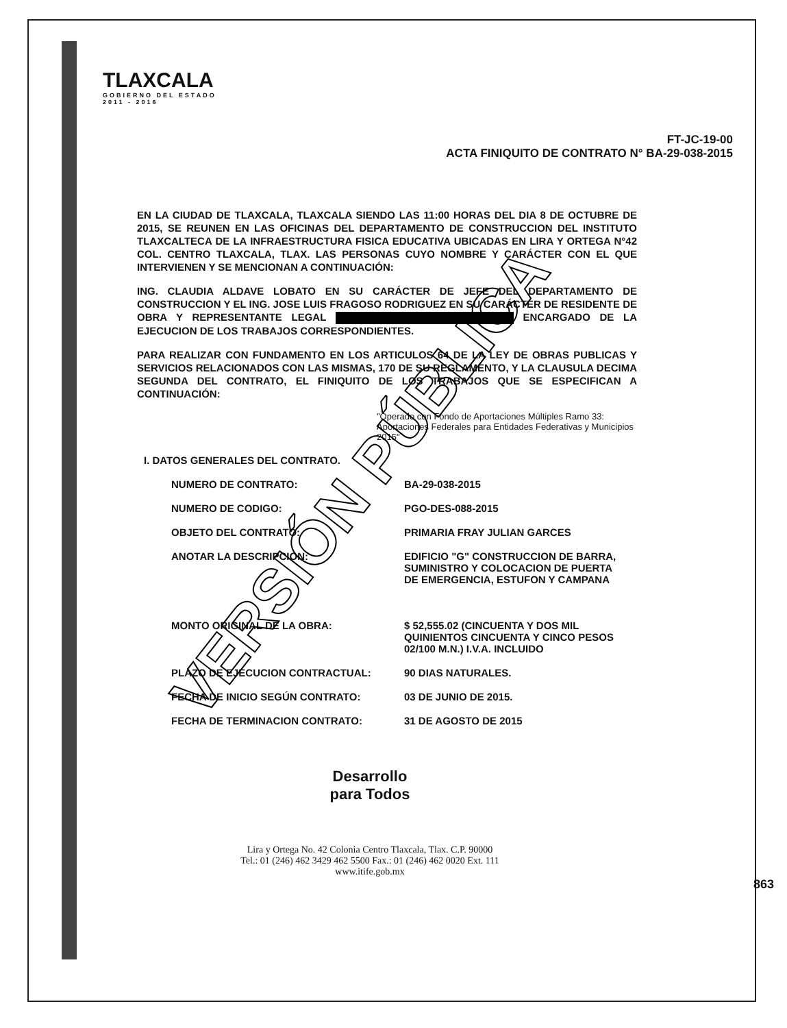TLAXCALA
GOBIERNO DEL ESTADO
2011 - 2016
FT-JC-19-00
ACTA FINIQUITO DE CONTRATO N° BA-29-038-2015
EN LA CIUDAD DE TLAXCALA, TLAXCALA SIENDO LAS 11:00 HORAS DEL DIA 8 DE OCTUBRE DE 2015, SE REUNEN EN LAS OFICINAS DEL DEPARTAMENTO DE CONSTRUCCION DEL INSTITUTO TLAXCALTECA DE LA INFRAESTRUCTURA FISICA EDUCATIVA UBICADAS EN LIRA Y ORTEGA N°42 COL. CENTRO TLAXCALA, TLAX. LAS PERSONAS CUYO NOMBRE Y CARÁCTER CON EL QUE INTERVIENEN Y SE MENCIONAN A CONTINUACIÓN:
ING. CLAUDIA ALDAVE LOBATO EN SU CARÁCTER DE JEFE DEL DEPARTAMENTO DE CONSTRUCCION Y EL ING. JOSE LUIS FRAGOSO RODRIGUEZ EN SU CARÁCTER DE RESIDENTE DE OBRA Y REPRESENTANTE LEGAL ENCARGADO DE LA EJECUCION DE LOS TRABAJOS CORRESPONDIENTES.
PARA REALIZAR CON FUNDAMENTO EN LOS ARTICULOS 64 DE LA LEY DE OBRAS PUBLICAS Y SERVICIOS RELACIONADOS CON LAS MISMAS, 170 DE SU REGLAMENTO, Y LA CLAUSULA DECIMA SEGUNDA DEL CONTRATO, EL FINIQUITO DE LOS TRABAJOS QUE SE ESPECIFICAN A CONTINUACIÓN:
"Operado con Fondo de Aportaciones Múltiples Ramo 33: Aportaciones Federales para Entidades Federativas y Municipios 2015"
I. DATOS GENERALES DEL CONTRATO.
NUMERO DE CONTRATO: BA-29-038-2015
NUMERO DE CODIGO: PGO-DES-088-2015
OBJETO DEL CONTRATO: PRIMARIA FRAY JULIAN GARCES
ANOTAR LA DESCRIPCION: EDIFICIO "G" CONSTRUCCION DE BARRA, SUMINISTRO Y COLOCACION DE PUERTA DE EMERGENCIA, ESTUFON Y CAMPANA
MONTO ORIGINAL DE LA OBRA: $ 52,555.02 (CINCUENTA Y DOS MIL QUINIENTOS CINCUENTA Y CINCO PESOS 02/100 M.N.) I.V.A. INCLUIDO
PLAZO DE EJECUCION CONTRACTUAL: 90 DIAS NATURALES.
FECHA DE INICIO SEGÚN CONTRATO: 03 DE JUNIO DE 2015.
FECHA DE TERMINACION CONTRATO: 31 DE AGOSTO DE 2015
Desarrollo
para Todos
Lira y Ortega No. 42 Colonia Centro Tlaxcala, Tlax. C.P. 90000
Tel.: 01 (246) 462 3429 462 5500 Fax.: 01 (246) 462 0020 Ext. 111
www.itife.gob.mx
863
VERSIÓN PÚBLICA